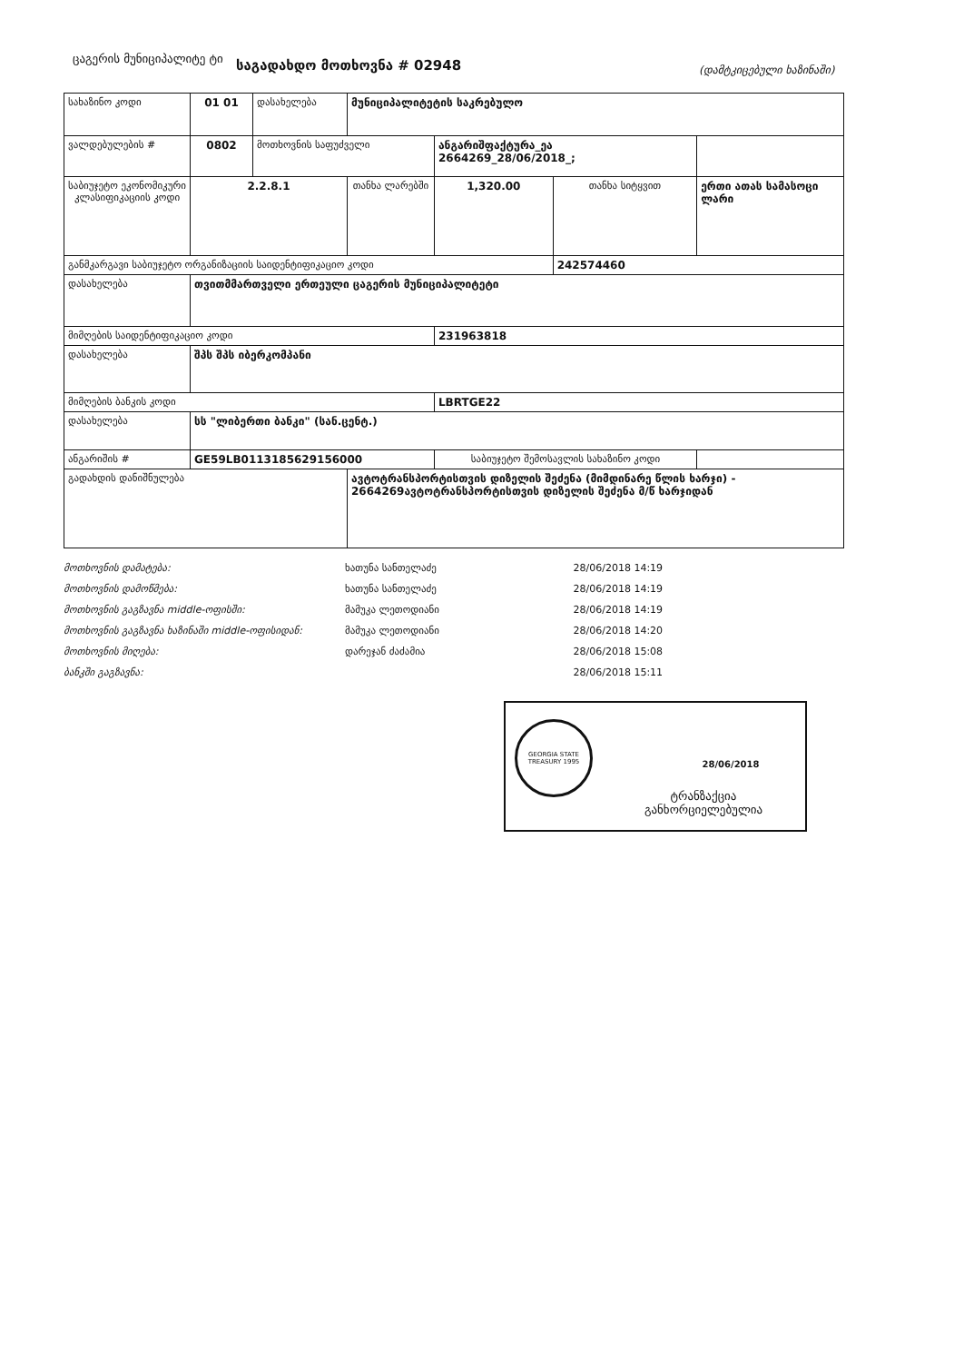ცაგერის მუნიციპალიტე ტი
საგადახდო მოთხოვნა # 02948
(დამტკიცებული ხაზინაში)
| სახაზინო კოდი | 01 01 | დასახელება | მუნიციპალიტეტის საკრებულო | | | | |
| ვალდებულების # | 0802 | მოთხოვნის საფუძველი | | ანგარიშფაქტურა_ეა 2664269_28/06/2018_; | | | |
| საბიუჯეტო ეკონომიკური კლასიფიკაციის კოდი | 2.2.8.1 | | თანხა ლარებში | 1,320.00 | თანხა სიტყვით | ერთი ათას სამასოცი ლარი | |
| განმკარგავი საბიუჯეტო ორგანიზაციის საიდენტიფიკაციო კოდი | | | | | 242574460 | | |
| დასახელება | თვითმმართველი ერთეული ცაგერის მუნიციპალიტეტი | | | | | | |
| მიმღების საიდენტიფიკაციო კოდი | | | | 231963818 | | | |
| დასახელება | შპს შპს იბერკომპანი | | | | | | |
| მიმღების ბანკის კოდი | | | | LBRTGE22 | | | |
| დასახელება | სს "ლიბერთი ბანკი" (სან.ცენტ.) | | | | | | |
| ანგარიშის # | GE59LB0113185629156000 | | | საბიუჯეტო შემოსავლის სახაზინო კოდი | | | |
| გადახდის დანიშნულება | | | ავტოტრანსპორტისთვის დიზელის შეძენა (მიმდინარე წლის ხარჯი) - 2664269ავტოტრანსპორტისთვის დიზელის შეძენა მ/წ ხარჯიდან | | | | |
| მოთხოვნის დამატება: | ხათუნა სანთელაძე | 28/06/2018 14:19 |
| მოთხოვნის დამოწმება: | ხათუნა სანთელაძე | 28/06/2018 14:19 |
| მოთხოვნის გაგზავნა middle-ოფისში: | მამუკა ლეთოდიანი | 28/06/2018 14:19 |
| მოთხოვნის გაგზავნა ხაზინაში middle-ოფისიდან: | მამუკა ლეთოდიანი | 28/06/2018 14:20 |
| მოთხოვნის მიღება: | დარეჯან ძაძამია | 28/06/2018 15:08 |
| ბანკში გაგზავნა: | | 28/06/2018 15:11 |
GEORGIA STATE TREASURY 1995
28/06/2018
ტრანზაქცია
განხორციელებულია